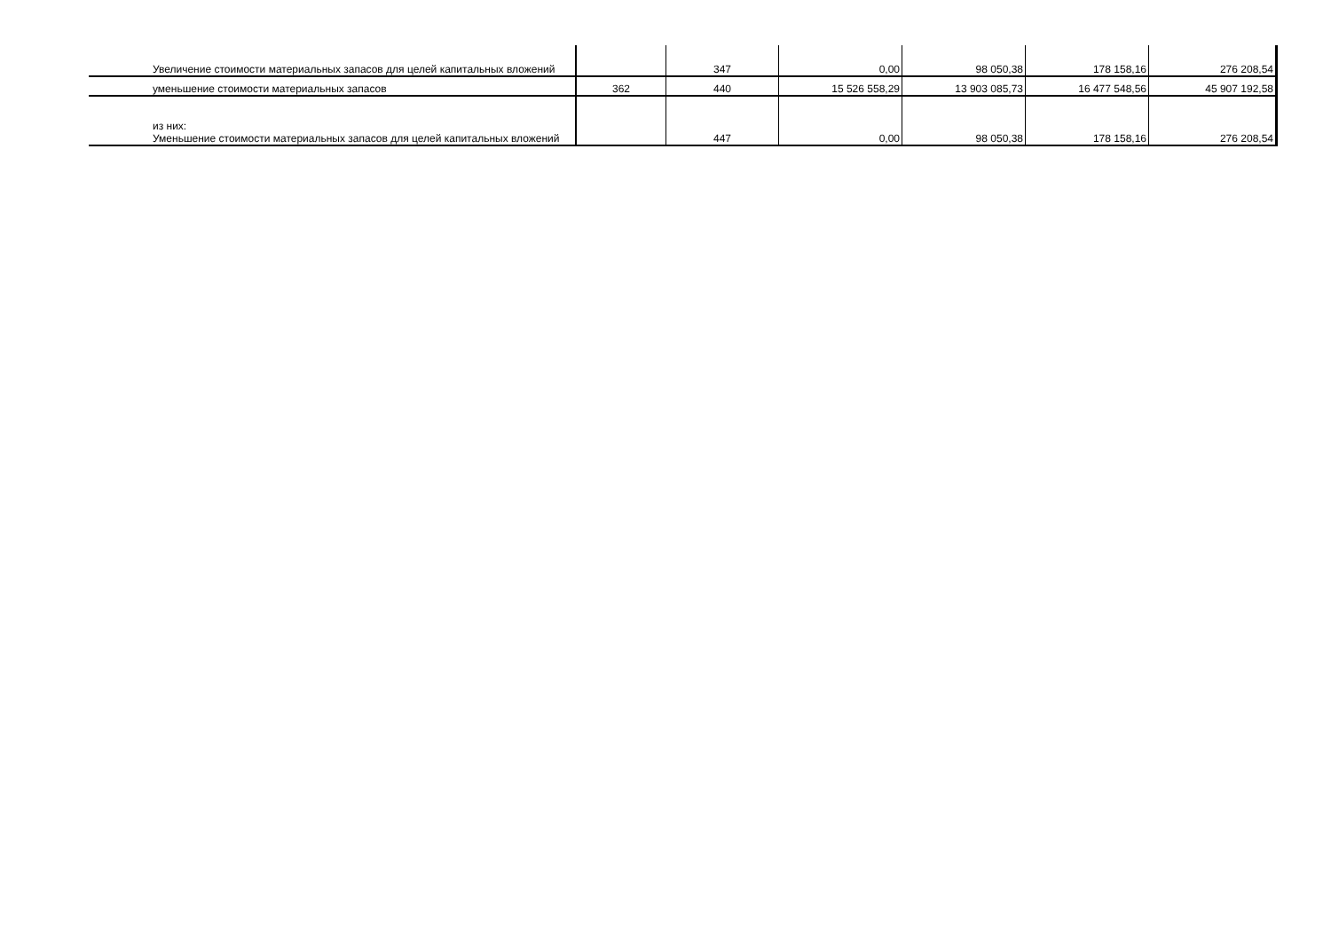| Увеличение стоимости материальных запасов для целей капитальных вложений | | 347 | 0,00 | 98 050,38 | 178 158,16 | 276 208,54 |
| уменьшение стоимости материальных запасов | 362 | 440 | 15 526 558,29 | 13 903 085,73 | 16 477 548,56 | 45 907 192,58 |
| из них: Уменьшение стоимости материальных запасов для целей капитальных вложений | | 447 | 0,00 | 98 050,38 | 178 158,16 | 276 208,54 |